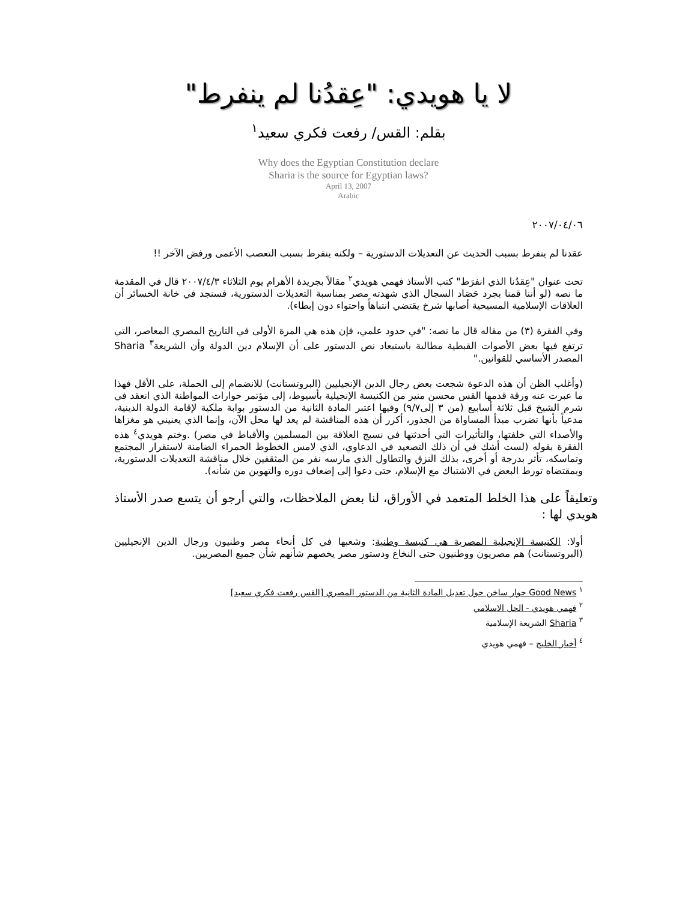لا يا هويدي: "عِقدُنا لم ينفرط"
بقلم: القس/ رفعت فكري سعيد<sup>١</sup>
Why does the Egyptian Constitution declare
Sharia is the source for Egyptian laws?
April 13, 2007
Arabic
٢٠٠٧/٠٤/٠٦
عقدنا لم ينفرط بسبب الحديث عن التعديلات الدستورية – ولكنه ينفرط بسبب التعصب الأعمى ورفض الآخر !!
تحت عنوان "عِقدُنا الذي انفرَط" كتب الأستاذ فهمي هويدي<sup>٢</sup> مقالاً بجريدة الأهرام يوم الثلاثاء ٢٠٠٧/٤/٣ قال في المقدمة ما نصه (لو أننا قمنا بجرد حَصَاد السجال الذي شهدته مصر بمناسبة التعديلات الدستورية، فسنجد في خانة الخسائر أن العلاقات الإسلامية المسيحية أصابها شرخ يقتضي انتباهاً واحتواء دون إبطاء).
وفي الفقرة (٣) من مقاله قال ما نصه: "في حدود علمي، فإن هذه هي المرة الأولى في التاريخ المصري المعاصر، التي ترتفع فيها بعض الأصوات القبطية مطالبة باستبعاد نص الدستور على أن الإسلام دين الدولة وأن الشريعة<sup>٣</sup> Sharia المصدر الأساسي للقوانين."
(وأغلب الظن أن هذه الدعوة شجعت بعض رجال الدين الإنجيليين (البروتستانت) للانضمام إلى الحملة، على الأقل فهذا ما عبرت عنه ورقة قدمها القس محسن منير من الكنيسة الإنجيلية بأسيوط، إلى مؤتمر حوارات المواطنة الذي انعقد في شرم الشيخ قبل ثلاثة أسابيع (من ٣ إلى٩/٧) وفيها اعتبر المادة الثانية من الدستور بوابة ملكية لإقامة الدولة الدينية، مدعياً بأنها تضرب مبدأ المساواة من الجذور، أكرر أن هذه المناقشة لم يعد لها محل الآن، وإنما الذي يعنيني هو مغزاها والأصداء التي خلفتها، والتأثيرات التي أحدثتها في نسيج العلاقة بين المسلمين والأقباط في مصر) .وختم هويدي<sup>٤</sup> هذه الفقرة بقوله (لست أشك في أن ذلك التصعيد في الدعاوي، الذي لامس الخطوط الحمراء الضامنة لاستقرار المجتمع وتماسكه، تأثر بدرجة أو أخرى، بذلك النزق والتطاول الذي مارسه نفر من المثقفين خلال مناقشة التعديلات الدستورية، وبمقتضاه تورط البعض في الاشتباك مع الإسلام، حتى دعوا إلى إضعاف دوره والتهوين من شأنه).
وتعليقاً على هذا الخلط المتعمد في الأوراق، لنا بعض الملاحظات، والتي أرجو أن يتسع صدر الأستاذ هويدي لها :
أولا: الكنيسة الإنجيلية المصرية هي كنيسة وطنية: وشعبها في كل أنحاء مصر وطنيون ورجال الدين الإنجيليين (البروتستانت) هم مصريون ووطنيون حتى النخاع ودستور مصر يخصهم شأنهم شأن جميع المصريين.
<sup>١</sup> Good News حوار ساخن حول تعديل المادة الثانية من الدستور المصري [القس رفعت فكري سعيد]
<sup>٢</sup> فهمي هويدي - الحل الاسلامي
<sup>٣</sup> Sharia الشريعة الإسلامية
<sup>٤</sup> أخبار الخليج – فهمي هويدي